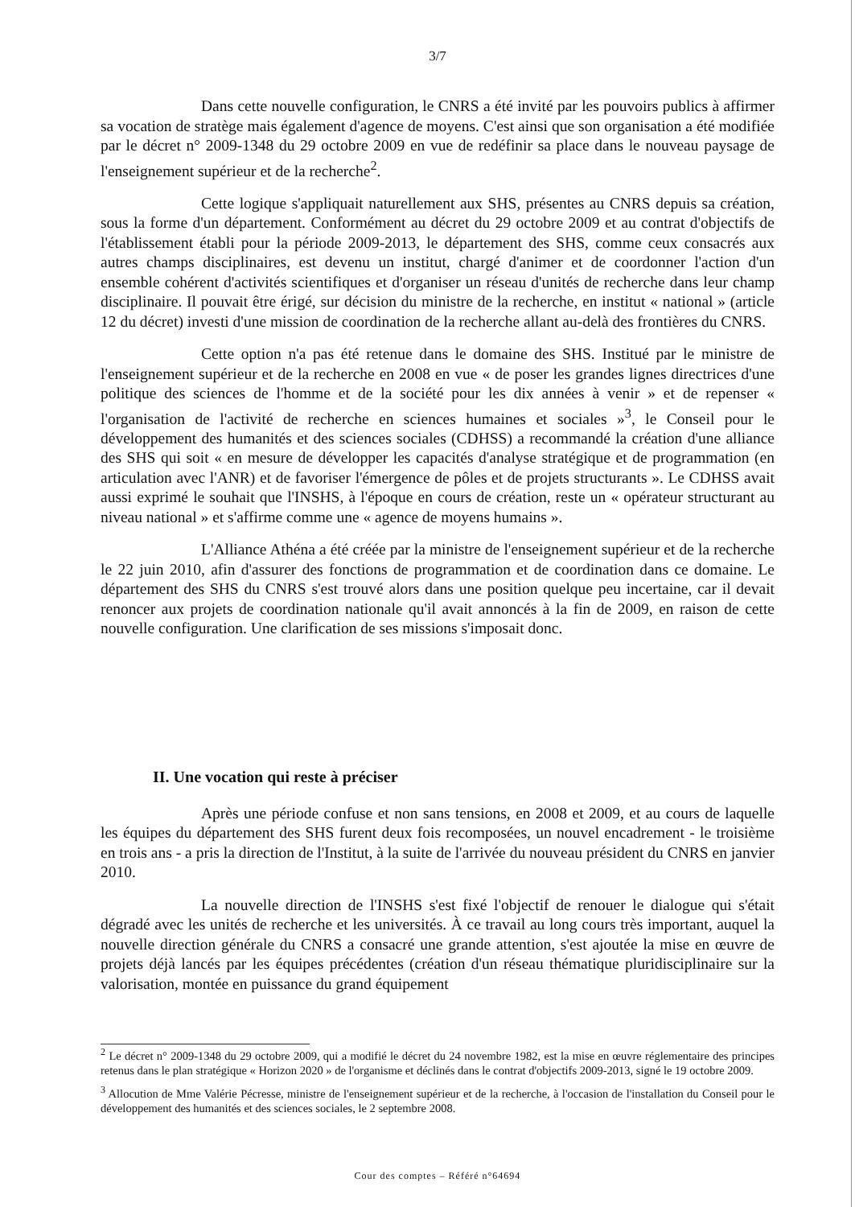3/7
Dans cette nouvelle configuration, le CNRS a été invité par les pouvoirs publics à affirmer sa vocation de stratège mais également d'agence de moyens. C'est ainsi que son organisation a été modifiée par le décret n° 2009-1348 du 29 octobre 2009 en vue de redéfinir sa place dans le nouveau paysage de l'enseignement supérieur et de la recherche<sup>2</sup>.
Cette logique s'appliquait naturellement aux SHS, présentes au CNRS depuis sa création, sous la forme d'un département. Conformément au décret du 29 octobre 2009 et au contrat d'objectifs de l'établissement établi pour la période 2009-2013, le département des SHS, comme ceux consacrés aux autres champs disciplinaires, est devenu un institut, chargé d'animer et de coordonner l'action d'un ensemble cohérent d'activités scientifiques et d'organiser un réseau d'unités de recherche dans leur champ disciplinaire. Il pouvait être érigé, sur décision du ministre de la recherche, en institut « national » (article 12 du décret) investi d'une mission de coordination de la recherche allant au-delà des frontières du CNRS.
Cette option n'a pas été retenue dans le domaine des SHS. Institué par le ministre de l'enseignement supérieur et de la recherche en 2008 en vue « de poser les grandes lignes directrices d'une politique des sciences de l'homme et de la société pour les dix années à venir » et de repenser « l'organisation de l'activité de recherche en sciences humaines et sociales »<sup>3</sup>, le Conseil pour le développement des humanités et des sciences sociales (CDHSS) a recommandé la création d'une alliance des SHS qui soit « en mesure de développer les capacités d'analyse stratégique et de programmation (en articulation avec l'ANR) et de favoriser l'émergence de pôles et de projets structurants ». Le CDHSS avait aussi exprimé le souhait que l'INSHS, à l'époque en cours de création, reste un « opérateur structurant au niveau national » et s'affirme comme une « agence de moyens humains ».
L'Alliance Athéna a été créée par la ministre de l'enseignement supérieur et de la recherche le 22 juin 2010, afin d'assurer des fonctions de programmation et de coordination dans ce domaine. Le département des SHS du CNRS s'est trouvé alors dans une position quelque peu incertaine, car il devait renoncer aux projets de coordination nationale qu'il avait annoncés à la fin de 2009, en raison de cette nouvelle configuration. Une clarification de ses missions s'imposait donc.
II. Une vocation qui reste à préciser
Après une période confuse et non sans tensions, en 2008 et 2009, et au cours de laquelle les équipes du département des SHS furent deux fois recomposées, un nouvel encadrement - le troisième en trois ans - a pris la direction de l'Institut, à la suite de l'arrivée du nouveau président du CNRS en janvier 2010.
La nouvelle direction de l'INSHS s'est fixé l'objectif de renouer le dialogue qui s'était dégradé avec les unités de recherche et les universités. À ce travail au long cours très important, auquel la nouvelle direction générale du CNRS a consacré une grande attention, s'est ajoutée la mise en œuvre de projets déjà lancés par les équipes précédentes (création d'un réseau thématique pluridisciplinaire sur la valorisation, montée en puissance du grand équipement
<sup>2</sup> Le décret n° 2009-1348 du 29 octobre 2009, qui a modifié le décret du 24 novembre 1982, est la mise en œuvre réglementaire des principes retenus dans le plan stratégique « Horizon 2020 » de l'organisme et déclinés dans le contrat d'objectifs 2009-2013, signé le 19 octobre 2009.
<sup>3</sup> Allocution de Mme Valérie Pécresse, ministre de l'enseignement supérieur et de la recherche, à l'occasion de l'installation du Conseil pour le développement des humanités et des sciences sociales, le 2 septembre 2008.
Cour des comptes – Référé n°64694